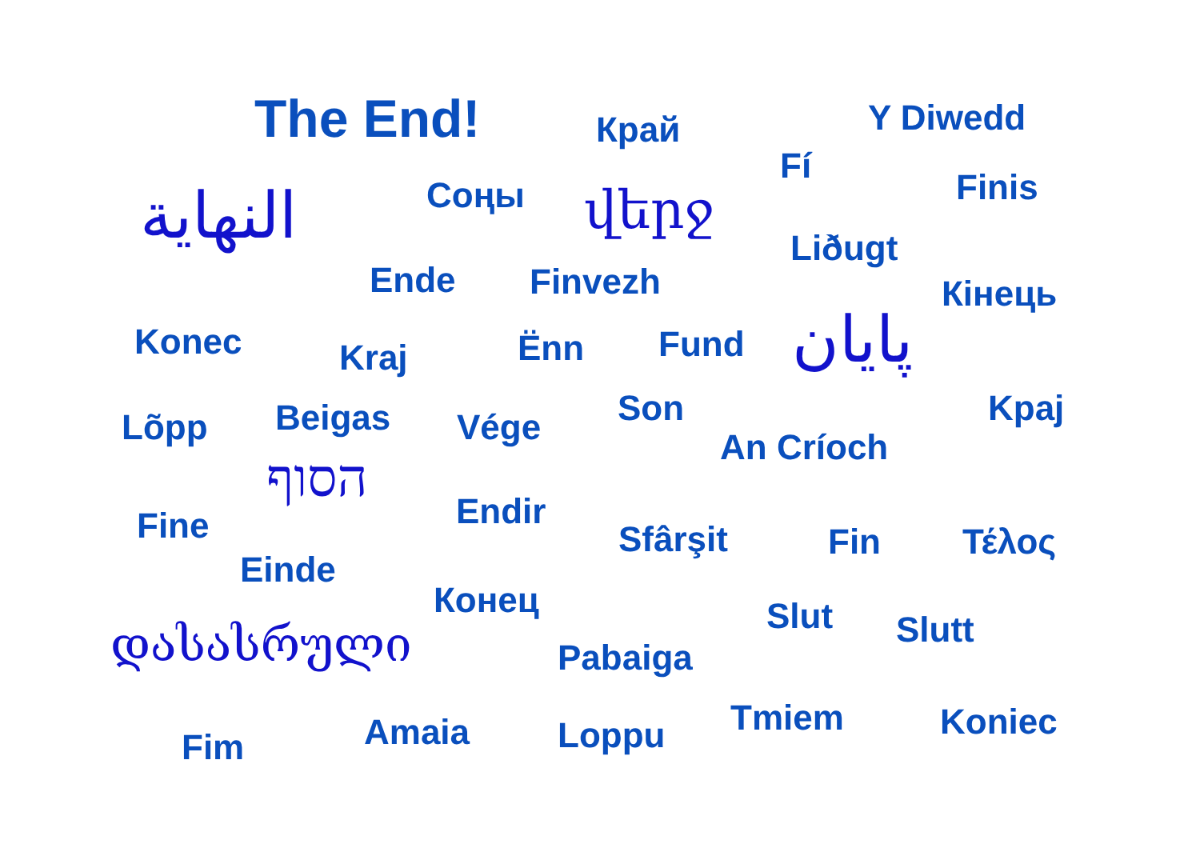The End! Край Y Diwedd
Fí
Finis
النهاية Соңы վերջ
Liðugt
Ende Finvezh Кінець
Konec Kraj Ënn Fund پایان
Lõpp Beigas Vége Son Kpaj
An Críoch
הסוף
Fine Endir
Sfârşit Fin Τέλος
Einde
Конец Slut Slutt
დასასრული Pabaiga
Fim Amaia Loppu Tmiem Koniec